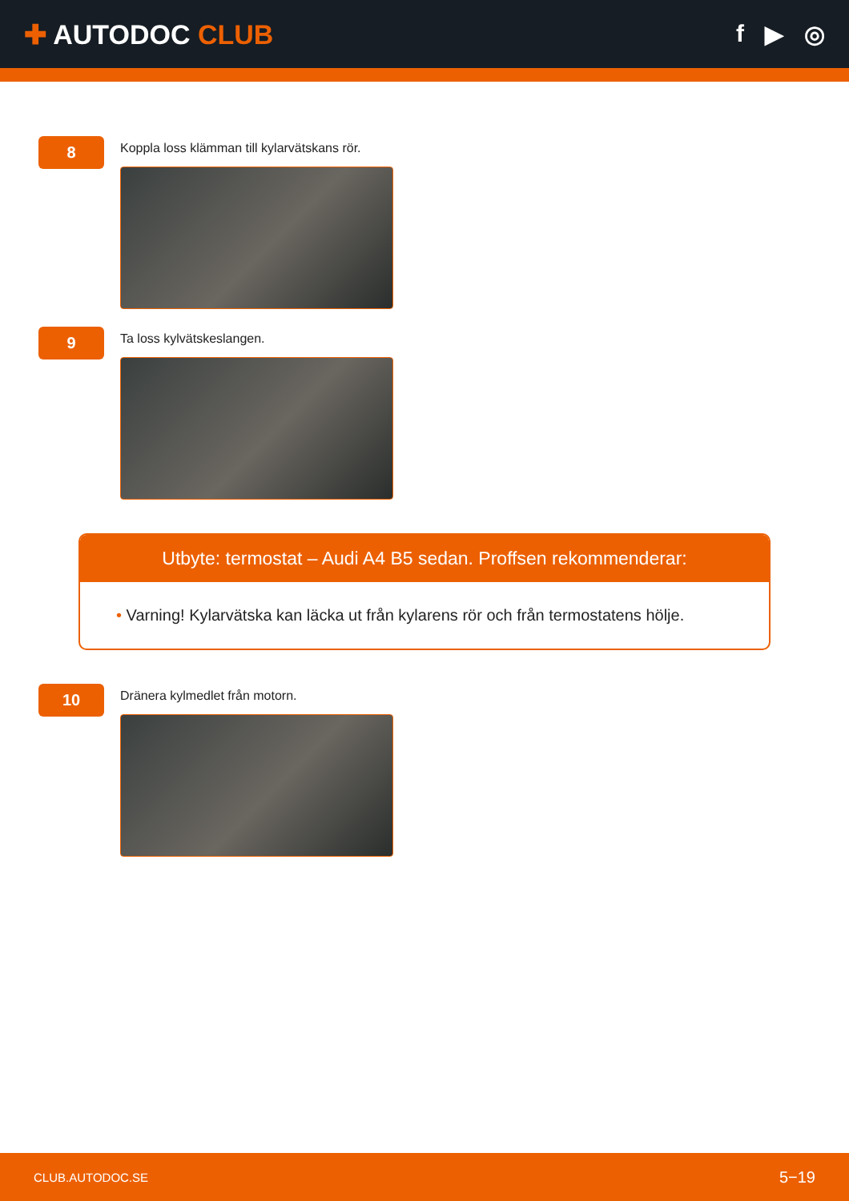✚ AUTODOC CLUB f ▶ ◎
8
Koppla loss klämman till kylarvätskans rör.
9
Ta loss kylvätskeslangen.
Utbyte: termostat – Audi A4 B5 sedan. Proffsen rekommenderar:
• Varning! Kylarvätska kan läcka ut från kylarens rör och från termostatens hölje.
10
Dränera kylmedlet från motorn.
CLUB.AUTODOC.SE 5−19